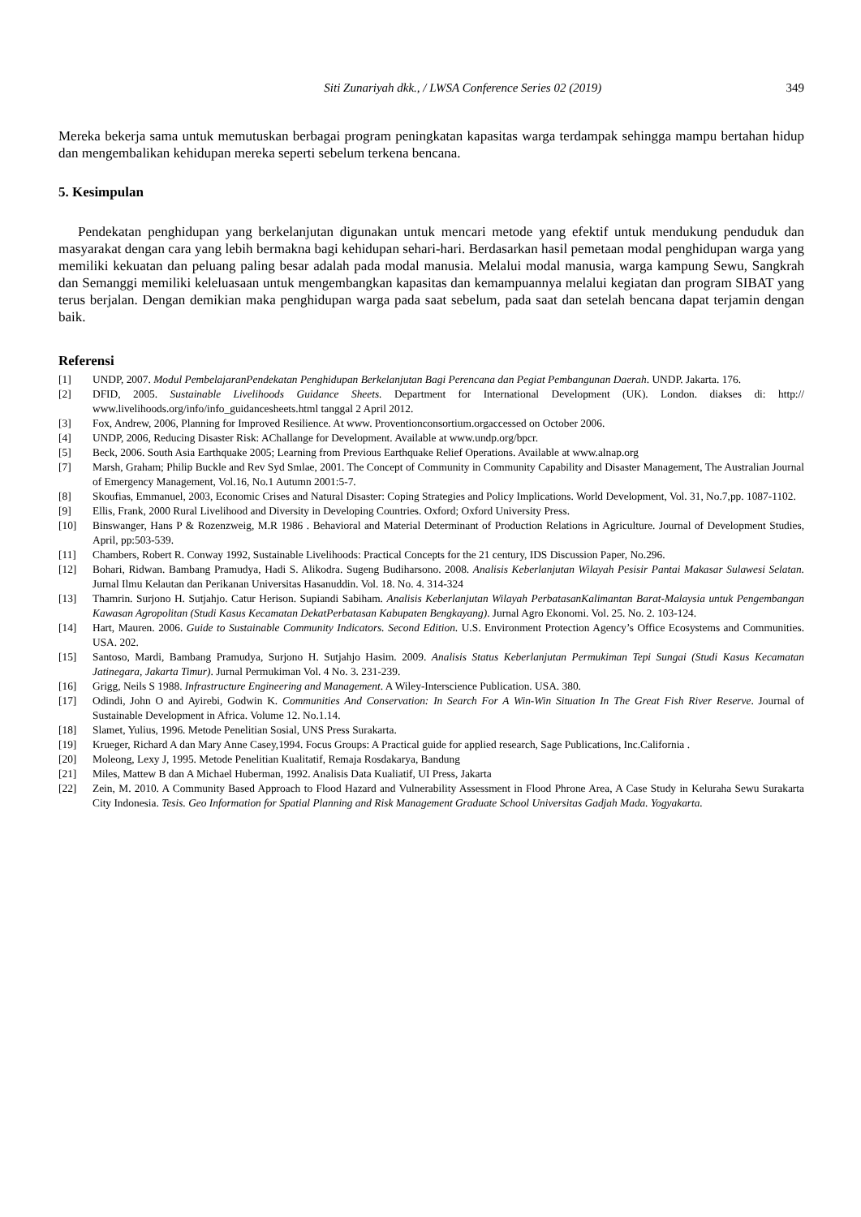Siti Zunariyah dkk., / LWSA Conference Series 02 (2019) 349
Mereka bekerja sama untuk memutuskan berbagai program peningkatan kapasitas warga terdampak sehingga mampu bertahan hidup dan mengembalikan kehidupan mereka seperti sebelum terkena bencana.
5. Kesimpulan
Pendekatan penghidupan yang berkelanjutan digunakan untuk mencari metode yang efektif untuk mendukung penduduk dan masyarakat dengan cara yang lebih bermakna bagi kehidupan sehari-hari. Berdasarkan hasil pemetaan modal penghidupan warga yang memiliki kekuatan dan peluang paling besar adalah pada modal manusia. Melalui modal manusia, warga kampung Sewu, Sangkrah dan Semanggi memiliki keleluasaan untuk mengembangkan kapasitas dan kemampuannya melalui kegiatan dan program SIBAT yang terus berjalan. Dengan demikian maka penghidupan warga pada saat sebelum, pada saat dan setelah bencana dapat terjamin dengan baik.
Referensi
[1] UNDP, 2007. Modul PembelajaranPendekatan Penghidupan Berkelanjutan Bagi Perencana dan Pegiat Pembangunan Daerah. UNDP. Jakarta. 176.
[2] DFID, 2005. Sustainable Livelihoods Guidance Sheets. Department for International Development (UK). London. diakses di: http:// www.livelihoods.org/info/info_guidancesheets.html tanggal 2 April 2012.
[3] Fox, Andrew, 2006, Planning for Improved Resilience. At www. Proventionconsortium.orgaccessed on October 2006.
[4] UNDP, 2006, Reducing Disaster Risk: AChallange for Development. Available at www.undp.org/bpcr.
[5] Beck, 2006. South Asia Earthquake 2005; Learning from Previous Earthquake Relief Operations. Available at www.alnap.org
[7] Marsh, Graham; Philip Buckle and Rev Syd Smlae, 2001. The Concept of Community in Community Capability and Disaster Management, The Australian Journal of Emergency Management, Vol.16, No.1 Autumn 2001:5-7.
[8] Skoufias, Emmanuel, 2003, Economic Crises and Natural Disaster: Coping Strategies and Policy Implications. World Development, Vol. 31, No.7,pp. 1087-1102.
[9] Ellis, Frank, 2000 Rural Livelihood and Diversity in Developing Countries. Oxford; Oxford University Press.
[10] Binswanger, Hans P & Rozenzweig, M.R 1986 . Behavioral and Material Determinant of Production Relations in Agriculture. Journal of Development Studies, April, pp:503-539.
[11] Chambers, Robert R. Conway 1992, Sustainable Livelihoods: Practical Concepts for the 21 century, IDS Discussion Paper, No.296.
[12] Bohari, Ridwan. Bambang Pramudya, Hadi S. Alikodra. Sugeng Budiharsono. 2008. Analisis Keberlanjutan Wilayah Pesisir Pantai Makasar Sulawesi Selatan. Jurnal Ilmu Kelautan dan Perikanan Universitas Hasanuddin. Vol. 18. No. 4. 314-324
[13] Thamrin. Surjono H. Sutjahjo. Catur Herison. Supiandi Sabiham. Analisis Keberlanjutan Wilayah PerbatasanKalimantan Barat-Malaysia untuk Pengembangan Kawasan Agropolitan (Studi Kasus Kecamatan DekatPerbatasan Kabupaten Bengkayang). Jurnal Agro Ekonomi. Vol. 25. No. 2. 103-124.
[14] Hart, Mauren. 2006. Guide to Sustainable Community Indicators. Second Edition. U.S. Environment Protection Agency’s Office Ecosystems and Communities. USA. 202.
[15] Santoso, Mardi, Bambang Pramudya, Surjono H. Sutjahjo Hasim. 2009. Analisis Status Keberlanjutan Permukiman Tepi Sungai (Studi Kasus Kecamatan Jatinegara, Jakarta Timur). Jurnal Permukiman Vol. 4 No. 3. 231-239.
[16] Grigg, Neils S 1988. Infrastructure Engineering and Management. A Wiley-Interscience Publication. USA. 380.
[17] Odindi, John O and Ayirebi, Godwin K. Communities And Conservation: In Search For A Win-Win Situation In The Great Fish River Reserve. Journal of Sustainable Development in Africa. Volume 12. No.1.14.
[18] Slamet, Yulius, 1996. Metode Penelitian Sosial, UNS Press Surakarta.
[19] Krueger, Richard A dan Mary Anne Casey,1994. Focus Groups: A Practical guide for applied research, Sage Publications, Inc.California .
[20] Moleong, Lexy J, 1995. Metode Penelitian Kualitatif, Remaja Rosdakarya, Bandung
[21] Miles, Mattew B dan A Michael Huberman, 1992. Analisis Data Kualiatif, UI Press, Jakarta
[22] Zein, M. 2010. A Community Based Approach to Flood Hazard and Vulnerability Assessment in Flood Phrone Area, A Case Study in Keluraha Sewu Surakarta City Indonesia. Tesis. Geo Information for Spatial Planning and Risk Management Graduate School Universitas Gadjah Mada. Yogyakarta.